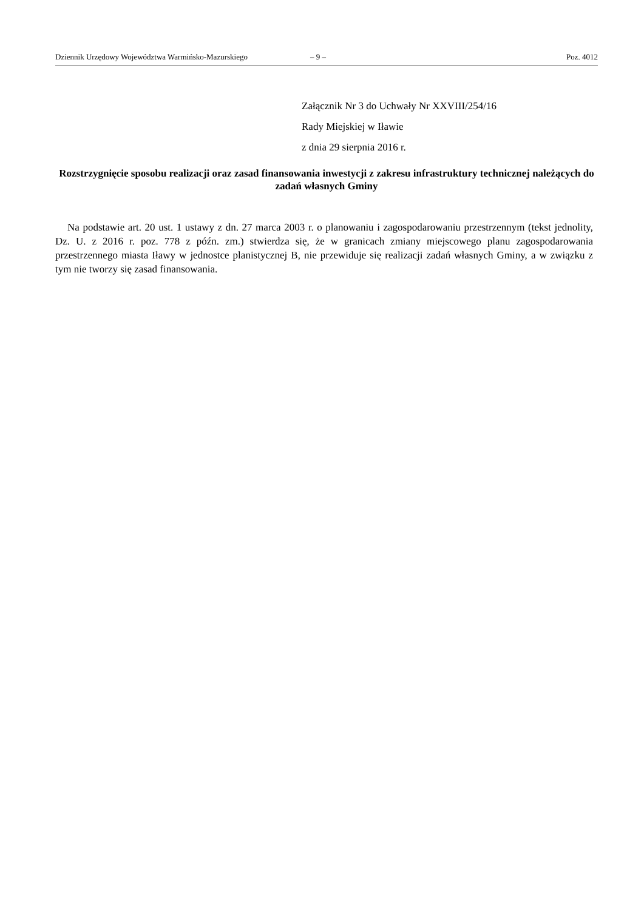Dziennik Urzędowy Województwa Warmińsko-Mazurskiego – 9 – Poz. 4012
Załącznik Nr 3 do Uchwały Nr XXVIII/254/16
Rady Miejskiej w Iławie
z dnia 29 sierpnia 2016 r.
Rozstrzygnięcie sposobu realizacji oraz zasad finansowania inwestycji z zakresu infrastruktury technicznej należących do zadań własnych Gminy
Na podstawie art. 20 ust. 1 ustawy z dn. 27 marca 2003 r. o planowaniu i zagospodarowaniu przestrzennym (tekst jednolity, Dz. U. z 2016 r. poz. 778 z późn. zm.) stwierdza się, że w granicach zmiany miejscowego planu zagospodarowania przestrzennego miasta Iławy w jednostce planistycznej B, nie przewiduje się realizacji zadań własnych Gminy, a w związku z tym nie tworzy się zasad finansowania.